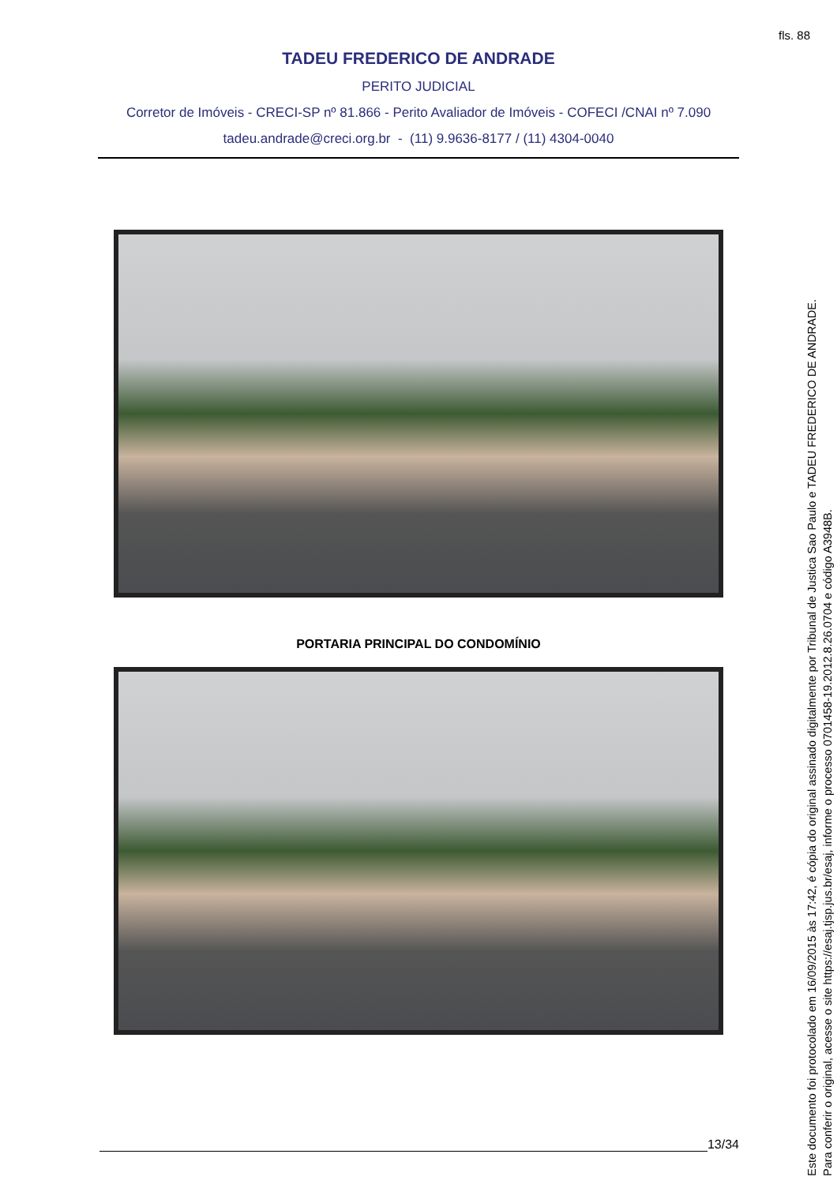fls. 88
TADEU FREDERICO DE ANDRADE
PERITO JUDICIAL
Corretor de Imóveis - CRECI-SP nº 81.866 - Perito Avaliador de Imóveis - COFECI /CNAI nº 7.090
tadeu.andrade@creci.org.br - (11) 9.9636-8177 / (11) 4304-0040
PORTARIA PRINCIPAL DO CONDOMÍNIO
13/34
Este documento foi protocolado em 16/09/2015 às 17:42, é cópia do original assinado digitalmente por Tribunal de Justica Sao Paulo e TADEU FREDERICO DE ANDRADE.
Para conferir o original, acesse o site https://esaj.tjsp.jus.br/esaj, informe o processo 0701458-19.2012.8.26.0704 e código A3948B.